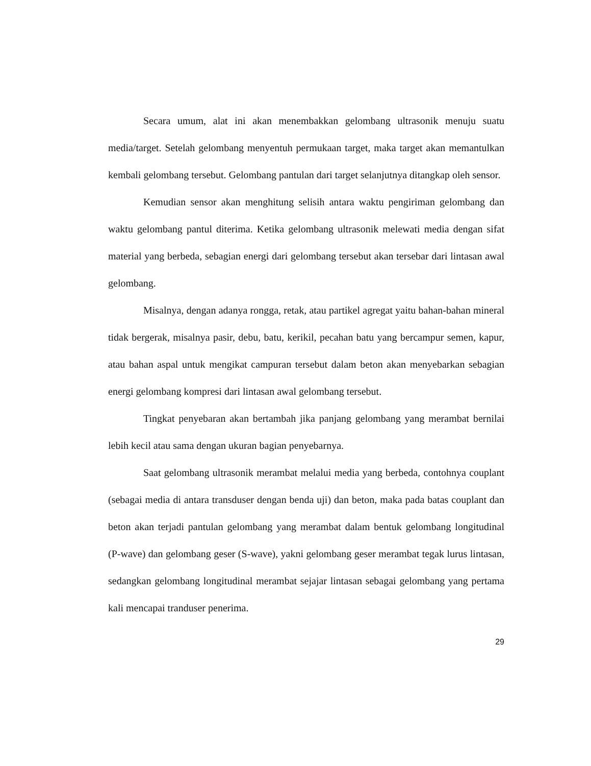Secara umum, alat ini akan menembakkan gelombang ultrasonik menuju suatu media/target. Setelah gelombang menyentuh permukaan target, maka target akan memantulkan kembali gelombang tersebut. Gelombang pantulan dari target selanjutnya ditangkap oleh sensor.
Kemudian sensor akan menghitung selisih antara waktu pengiriman gelombang dan waktu gelombang pantul diterima. Ketika gelombang ultrasonik melewati media dengan sifat material yang berbeda, sebagian energi dari gelombang tersebut akan tersebar dari lintasan awal gelombang.
Misalnya, dengan adanya rongga, retak, atau partikel agregat yaitu bahan-bahan mineral tidak bergerak, misalnya pasir, debu, batu, kerikil, pecahan batu yang bercampur semen, kapur, atau bahan aspal untuk mengikat campuran tersebut dalam beton akan menyebarkan sebagian energi gelombang kompresi dari lintasan awal gelombang tersebut.
Tingkat penyebaran akan bertambah jika panjang gelombang yang merambat bernilai lebih kecil atau sama dengan ukuran bagian penyebarnya.
Saat gelombang ultrasonik merambat melalui media yang berbeda, contohnya couplant (sebagai media di antara transduser dengan benda uji) dan beton, maka pada batas couplant dan beton akan terjadi pantulan gelombang yang merambat dalam bentuk gelombang longitudinal (P-wave) dan gelombang geser (S-wave), yakni gelombang geser merambat tegak lurus lintasan, sedangkan gelombang longitudinal merambat sejajar lintasan sebagai gelombang yang pertama kali mencapai tranduser penerima.
29